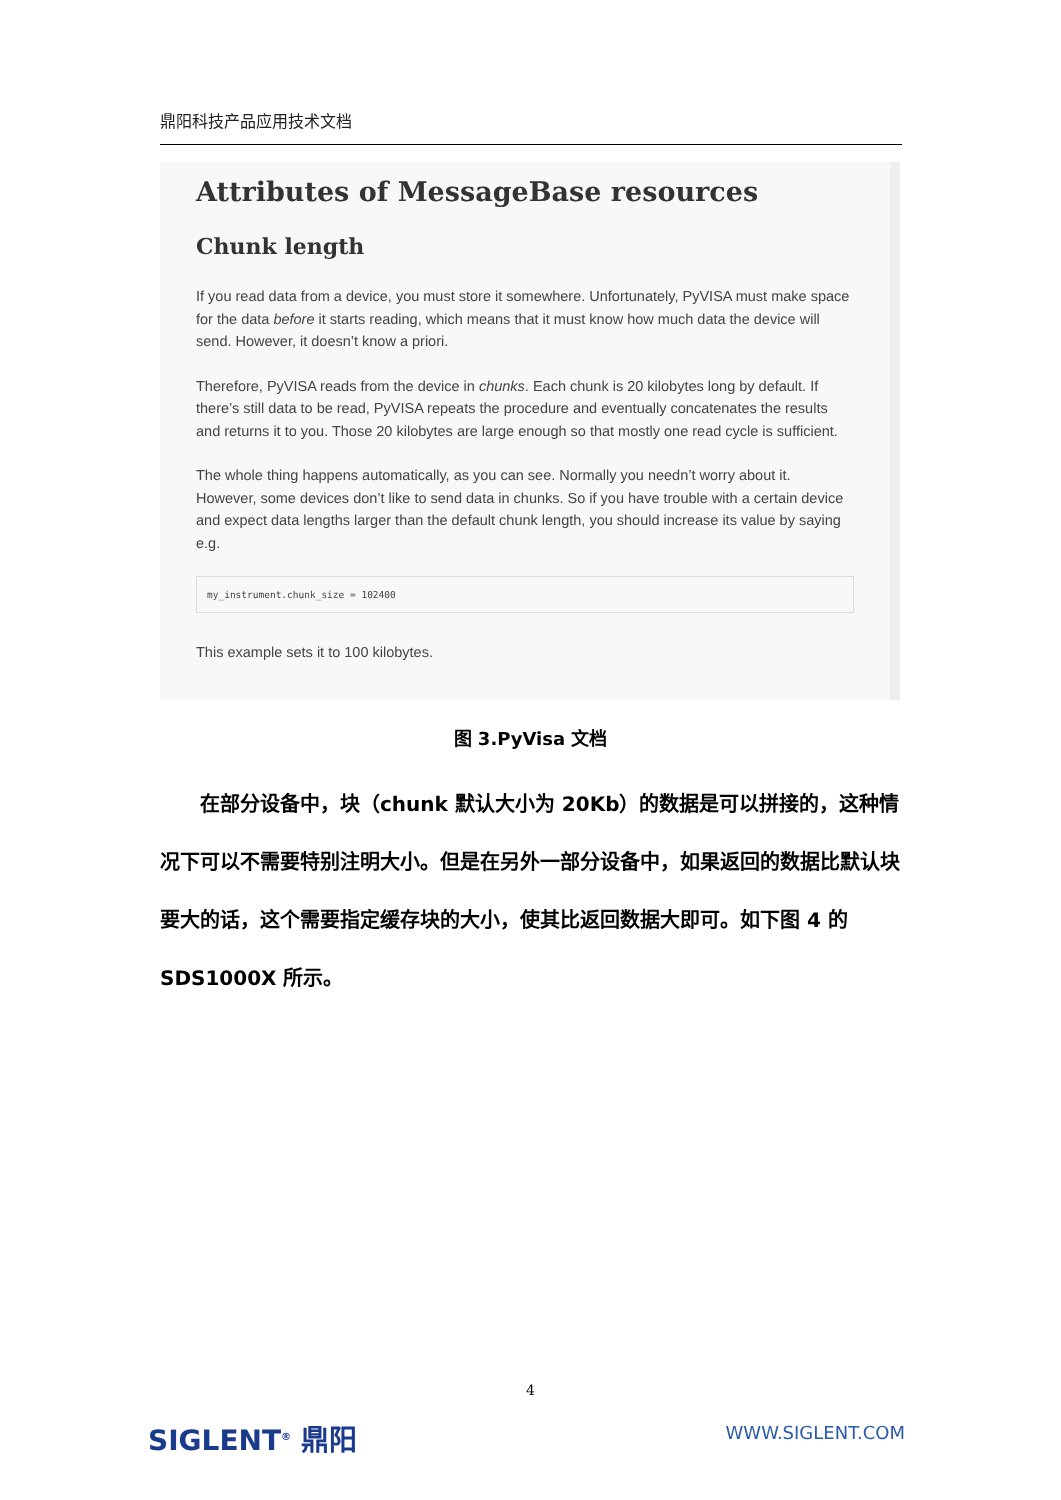鼎阳科技产品应用技术文档
Attributes of MessageBase resources
Chunk length
If you read data from a device, you must store it somewhere. Unfortunately, PyVISA must make space for the data before it starts reading, which means that it must know how much data the device will send. However, it doesn’t know a priori.
Therefore, PyVISA reads from the device in chunks. Each chunk is 20 kilobytes long by default. If there’s still data to be read, PyVISA repeats the procedure and eventually concatenates the results and returns it to you. Those 20 kilobytes are large enough so that mostly one read cycle is sufficient.
The whole thing happens automatically, as you can see. Normally you needn’t worry about it. However, some devices don’t like to send data in chunks. So if you have trouble with a certain device and expect data lengths larger than the default chunk length, you should increase its value by saying e.g.
my_instrument.chunk_size = 102400
This example sets it to 100 kilobytes.
图 3.PyVisa 文档
  在部分设备中，块（chunk 默认大小为 20Kb）的数据是可以拼接的，这种情况下可以不需要特别注明大小。但是在另外一部分设备中，如果返回的数据比默认块要大的话，这个需要指定缓存块的大小，使其比返回数据大即可。如下图 4 的 SDS1000X 所示。
4
SIGLENT<sup>®</sup> 鼎阳 WWW.SIGLENT.COM